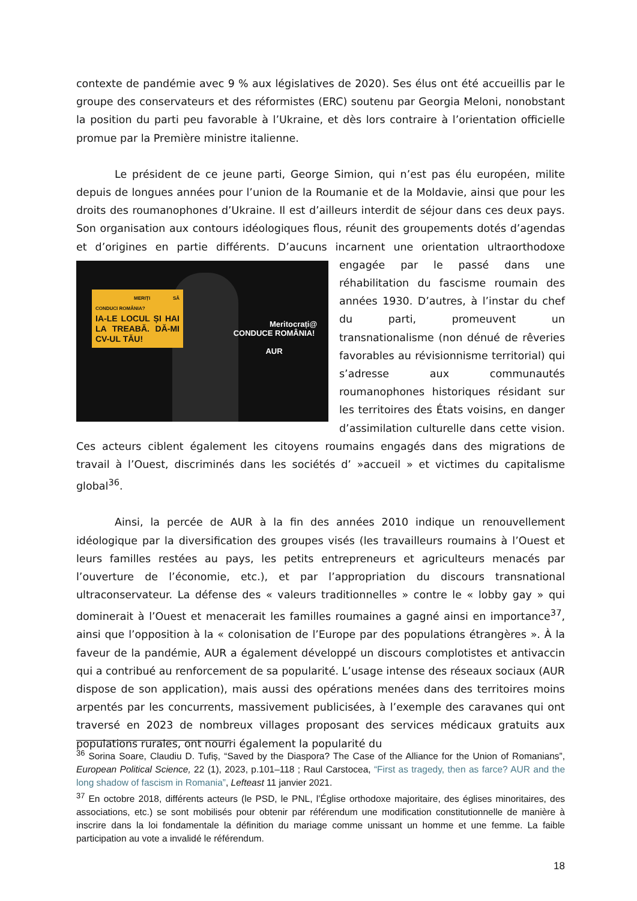contexte de pandémie avec 9 % aux législatives de 2020). Ses élus ont été accueillis par le groupe des conservateurs et des réformistes (ERC) soutenu par Georgia Meloni, nonobstant la position du parti peu favorable à l’Ukraine, et dès lors contraire à l’orientation officielle promue par la Première ministre italienne.
Le président de ce jeune parti, George Simion, qui n’est pas élu européen, milite depuis de longues années pour l’union de la Roumanie et de la Moldavie, ainsi que pour les droits des roumanophones d’Ukraine. Il est d’ailleurs interdit de séjour dans ces deux pays. Son organisation aux contours idéologiques flous, réunit des groupements dotés d’agendas et d’origines en partie différents. D’aucuns incarnent une orientation ultraorthodoxe engagée par MERIȚI SĂ CONDUCI ROMÂNIA?
IA-LE LOCUL ȘI HAI LA TREABĂ. DĂ-MI CV-UL TĂU!
Meritocrați@
CONDUCE ROMÂNIA!
AUR le passé dans une réhabilitation du fascisme roumain des années 1930. D’autres, à l’instar du chef du parti, promeuvent un transnationalisme (non dénué de rêveries favorables au révisionnisme territorial) qui s’adresse aux communautés roumanophones historiques résidant sur les territoires des États voisins, en danger d’assimilation culturelle dans cette vision. Ces acteurs ciblent également les citoyens roumains engagés dans des migrations de travail à l’Ouest, discriminés dans les sociétés d’ »accueil » et victimes du capitalisme global<sup>36</sup>.
Ainsi, la percée de AUR à la fin des années 2010 indique un renouvellement idéologique par la diversification des groupes visés (les travailleurs roumains à l’Ouest et leurs familles restées au pays, les petits entrepreneurs et agriculteurs menacés par l’ouverture de l’économie, etc.), et par l’appropriation du discours transnational ultraconservateur. La défense des « valeurs traditionnelles » contre le « lobby gay » qui dominerait à l’Ouest et menacerait les familles roumaines a gagné ainsi en importance<sup>37</sup>, ainsi que l’opposition à la « colonisation de l’Europe par des populations étrangères ». À la faveur de la pandémie, AUR a également développé un discours complotistes et antivaccin qui a contribué au renforcement de sa popularité. L’usage intense des réseaux sociaux (AUR dispose de son application), mais aussi des opérations menées dans des territoires moins arpentés par les concurrents, massivement publicisées, à l’exemple des caravanes qui ont traversé en 2023 de nombreux villages proposant des services médicaux gratuits aux populations rurales, ont nourri également la popularité du
<sup>36</sup> Sorina Soare, Claudiu D. Tufiș, “Saved by the Diaspora? The Case of the Alliance for the Union of Romanians”, European Political Science, 22 (1), 2023, p.101–118 ; Raul Carstocea, “First as tragedy, then as farce? AUR and the long shadow of fascism in Romania”, Lefteast 11 janvier 2021.
<sup>37</sup> En octobre 2018, différents acteurs (le PSD, le PNL, l’Église orthodoxe majoritaire, des églises minoritaires, des associations, etc.) se sont mobilisés pour obtenir par référendum une modification constitutionnelle de manière à inscrire dans la loi fondamentale la définition du mariage comme unissant un homme et une femme. La faible participation au vote a invalidé le référendum.
18